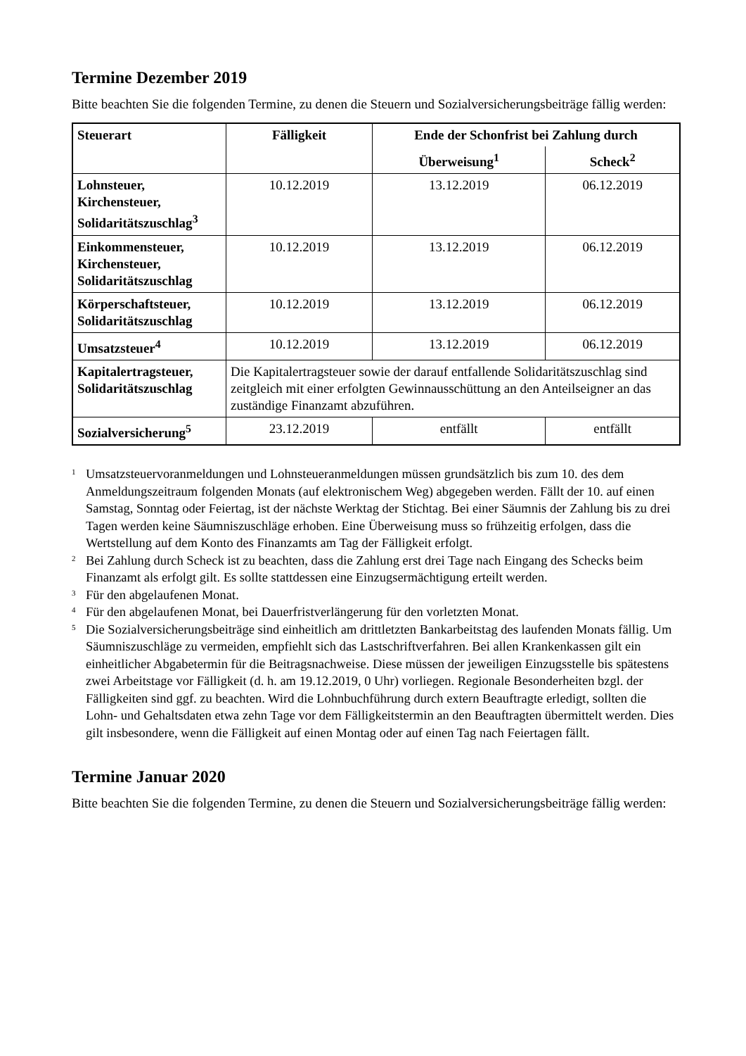Termine Dezember 2019
Bitte beachten Sie die folgenden Termine, zu denen die Steuern und Sozialversicherungsbeiträge fällig werden:
| Steuerart | Fälligkeit | Ende der Schonfrist bei Zahlung durch | |
| --- | --- | --- | --- |
| | | Überweisung<sup>1</sup> | Scheck<sup>2</sup> |
| Lohnsteuer, Kirchensteuer, Solidaritätszuschlag<sup>3</sup> | 10.12.2019 | 13.12.2019 | 06.12.2019 |
| Einkommensteuer, Kirchensteuer, Solidaritätszuschlag | 10.12.2019 | 13.12.2019 | 06.12.2019 |
| Körperschaftsteuer, Solidaritätszuschlag | 10.12.2019 | 13.12.2019 | 06.12.2019 |
| Umsatzsteuer<sup>4</sup> | 10.12.2019 | 13.12.2019 | 06.12.2019 |
| Kapitalertragsteuer, Solidaritätszuschlag | Die Kapitalertragsteuer sowie der darauf entfallende Solidaritätszuschlag sind zeitgleich mit einer erfolgten Gewinnausschüttung an den Anteilseigner an das zuständige Finanzamt abzuführen. | | |
| Sozialversicherung<sup>5</sup> | 23.12.2019 | entfällt | entfällt |
1 Umsatzsteuervoranmeldungen und Lohnsteueranmeldungen müssen grundsätzlich bis zum 10. des dem Anmeldungszeitraum folgenden Monats (auf elektronischem Weg) abgegeben werden. Fällt der 10. auf einen Samstag, Sonntag oder Feiertag, ist der nächste Werktag der Stichtag. Bei einer Säumnis der Zahlung bis zu drei Tagen werden keine Säumniszuschläge erhoben. Eine Überweisung muss so frühzeitig erfolgen, dass die Wertstellung auf dem Konto des Finanzamts am Tag der Fälligkeit erfolgt.
2 Bei Zahlung durch Scheck ist zu beachten, dass die Zahlung erst drei Tage nach Eingang des Schecks beim Finanzamt als erfolgt gilt. Es sollte stattdessen eine Einzugsermächtigung erteilt werden.
3 Für den abgelaufenen Monat.
4 Für den abgelaufenen Monat, bei Dauerfristverlängerung für den vorletzten Monat.
5 Die Sozialversicherungsbeiträge sind einheitlich am drittletzten Bankarbeitstag des laufenden Monats fällig. Um Säumniszuschläge zu vermeiden, empfiehlt sich das Lastschriftverfahren. Bei allen Krankenkassen gilt ein einheitlicher Abgabetermin für die Beitragsnachweise. Diese müssen der jeweiligen Einzugsstelle bis spätestens zwei Arbeitstage vor Fälligkeit (d. h. am 19.12.2019, 0 Uhr) vorliegen. Regionale Besonderheiten bzgl. der Fälligkeiten sind ggf. zu beachten. Wird die Lohnbuchführung durch extern Beauftragte erledigt, sollten die Lohn- und Gehaltsdaten etwa zehn Tage vor dem Fälligkeitstermin an den Beauftragten übermittelt werden. Dies gilt insbesondere, wenn die Fälligkeit auf einen Montag oder auf einen Tag nach Feiertagen fällt.
Termine Januar 2020
Bitte beachten Sie die folgenden Termine, zu denen die Steuern und Sozialversicherungsbeiträge fällig werden: